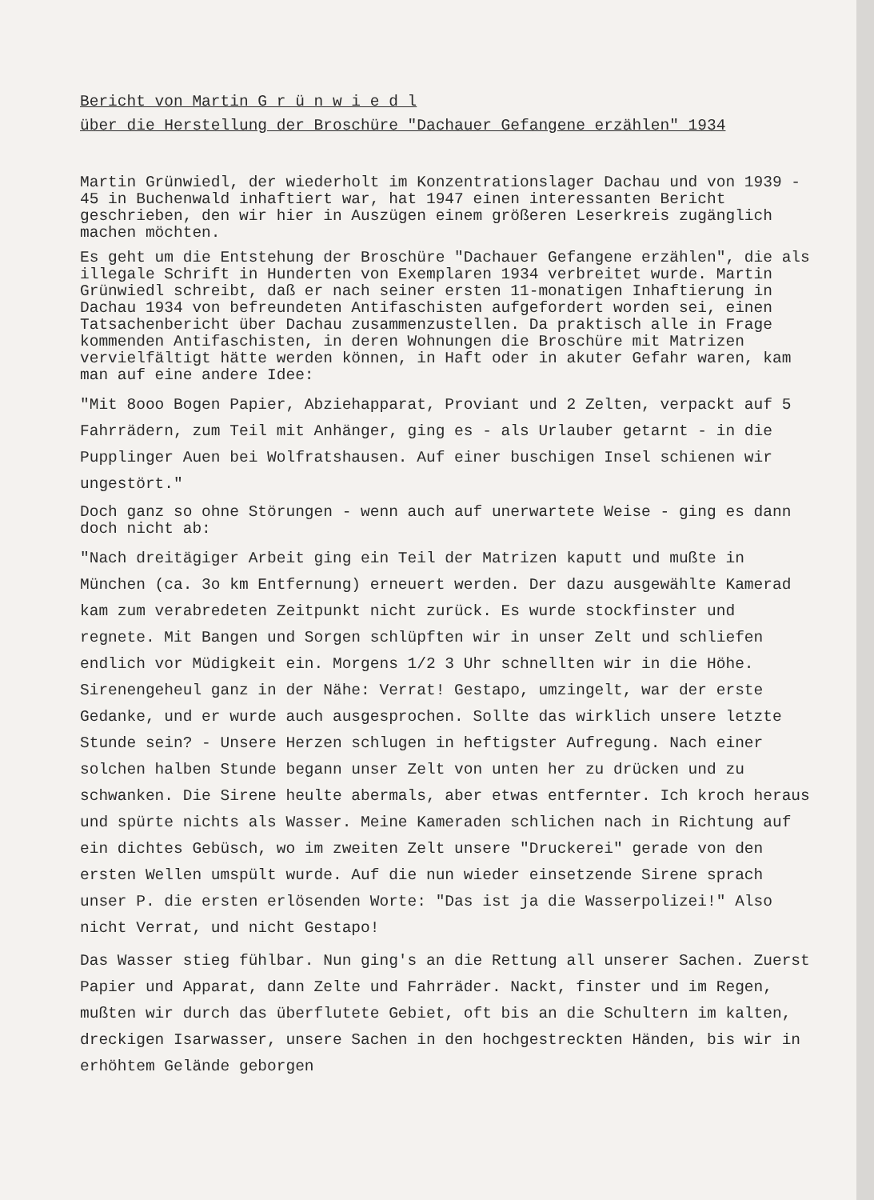Bericht von Martin G r ü n w i e d l
über die Herstellung der Broschüre "Dachauer Gefangene erzählen" 1934
Martin Grünwiedl, der wiederholt im Konzentrationslager Dachau und von 1939 - 45 in Buchenwald inhaftiert war, hat 1947 einen interessanten Bericht geschrieben, den wir hier in Auszügen einem größeren Leserkreis zugänglich machen möchten.
Es geht um die Entstehung der Broschüre "Dachauer Gefangene erzählen", die als illegale Schrift in Hunderten von Exemplaren 1934 verbreitet wurde. Martin Grünwiedl schreibt, daß er nach seiner ersten 11-monatigen Inhaftierung in Dachau 1934 von befreundeten Antifaschisten aufgefordert worden sei, einen Tatsachenbericht über Dachau zusammenzustellen. Da praktisch alle in Frage kommenden Antifaschisten, in deren Wohnungen die Broschüre mit Matrizen vervielfältigt hätte werden können, in Haft oder in akuter Gefahr waren, kam man auf eine andere Idee:
"Mit 8ooo Bogen Papier, Abziehapparat, Proviant und 2 Zelten, verpackt auf 5 Fahrrädern, zum Teil mit Anhänger, ging es - als Urlauber getarnt - in die Pupplinger Auen bei Wolfratshausen. Auf einer buschigen Insel schienen wir ungestört."
Doch ganz so ohne Störungen - wenn auch auf unerwartete Weise - ging es dann doch nicht ab:
"Nach dreitägiger Arbeit ging ein Teil der Matrizen kaputt und mußte in München (ca. 3o km Entfernung) erneuert werden. Der dazu ausgewählte Kamerad kam zum verabredeten Zeitpunkt nicht zurück. Es wurde stockfinster und regnete. Mit Bangen und Sorgen schlüpften wir in unser Zelt und schliefen endlich vor Müdigkeit ein. Morgens 1/2 3 Uhr schnellten wir in die Höhe. Sirenengeheul ganz in der Nähe: Verrat! Gestapo, umzingelt, war der erste Gedanke, und er wurde auch ausgesprochen. Sollte das wirklich unsere letzte Stunde sein? - Unsere Herzen schlugen in heftigster Aufregung. Nach einer solchen halben Stunde begann unser Zelt von unten her zu drücken und zu schwanken. Die Sirene heulte abermals, aber etwas entfernter. Ich kroch heraus und spürte nichts als Wasser. Meine Kameraden schlichen nach in Richtung auf ein dichtes Gebüsch, wo im zweiten Zelt unsere "Druckerei" gerade von den ersten Wellen umspült wurde. Auf die nun wieder einsetzende Sirene sprach unser P. die ersten erlösenden Worte: "Das ist ja die Wasserpolizei!" Also nicht Verrat, und nicht Gestapo!
Das Wasser stieg fühlbar. Nun ging's an die Rettung all unserer Sachen. Zuerst Papier und Apparat, dann Zelte und Fahrräder. Nackt, finster und im Regen, mußten wir durch das überflutete Gebiet, oft bis an die Schultern im kalten, dreckigen Isarwasser, unsere Sachen in den hochgestreckten Händen, bis wir in erhöhtem Gelände geborgen